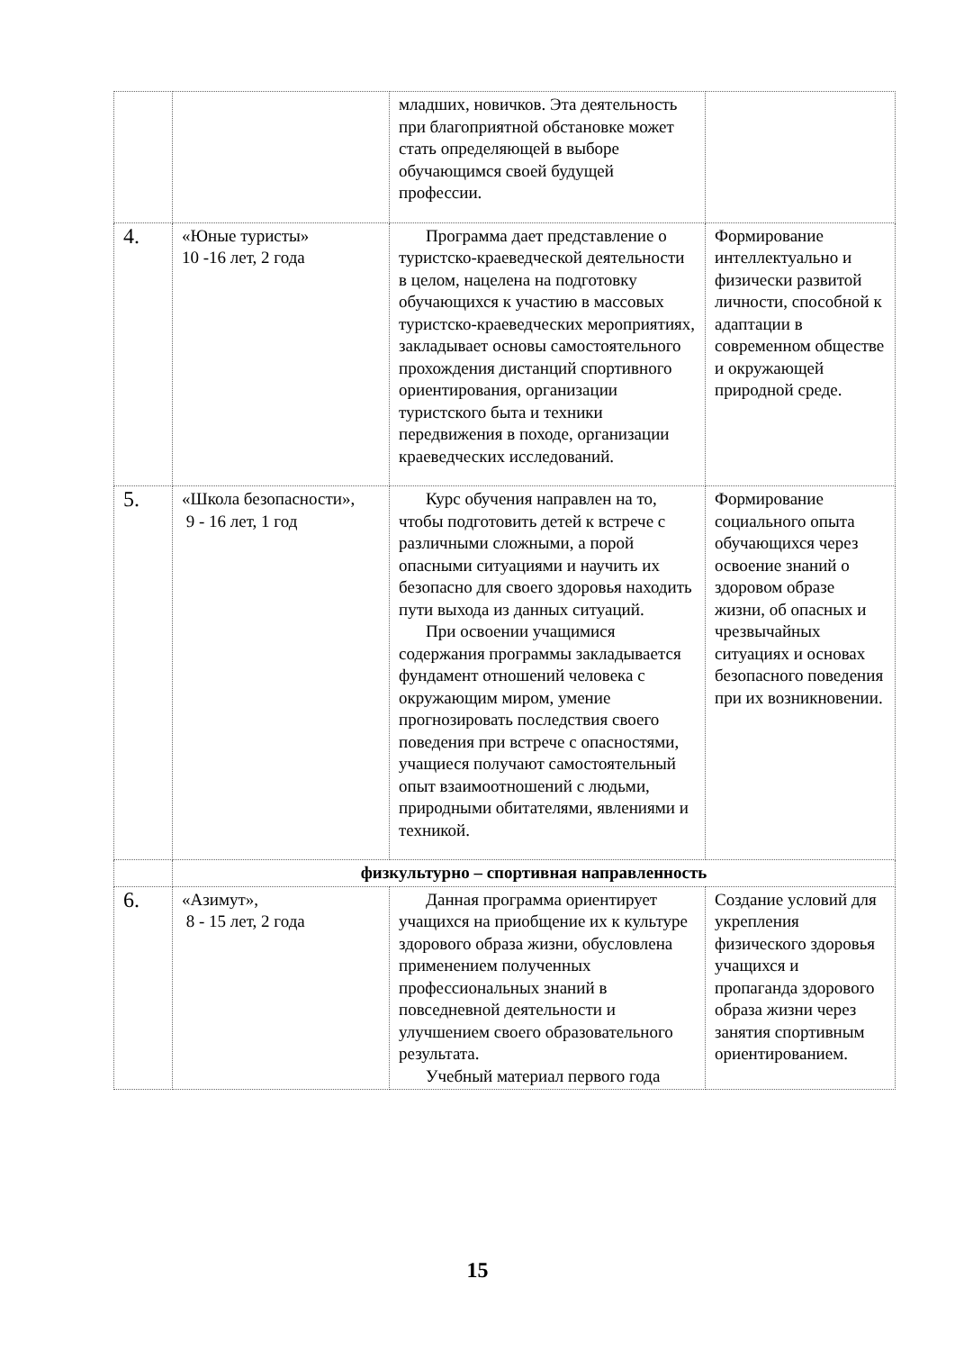| | | младших, новичков. Эта деятельность при благоприятной обстановке может стать определяющей в выборе обучающимся своей будущей профессии. | |
| 4. | «Юные туристы» 10 -16 лет, 2 года | Программа дает представление о туристско-краеведческой деятельности в целом, нацелена на подготовку обучающихся к участию в массовых туристско-краеведческих мероприятиях, закладывает основы самостоятельного прохождения дистанций спортивного ориентирования, организации туристского быта и техники передвижения в походе, организации краеведческих исследований. | Формирование интеллектуально и физически развитой личности, способной к адаптации в современном обществе и окружающей природной среде. |
| 5. | «Школа безопасности», 9 - 16 лет, 1 год | Курс обучения направлен на то, чтобы подготовить детей к встрече с различными сложными, а порой опасными ситуациями и научить их безопасно для своего здоровья находить пути выхода из данных ситуаций. При освоении учащимися содержания программы закладывается фундамент отношений человека с окружающим миром, умение прогнозировать последствия своего поведения при встрече с опасностями, учащиеся получают самостоятельный опыт взаимоотношений с людьми, природными обитателями, явлениями и техникой. | Формирование социального опыта обучающихся через освоение знаний о здоровом образе жизни, об опасных и чрезвычайных ситуациях и основах безопасного поведения при их возникновении. |
| | физкультурно – спортивная направленность | | |
| 6. | «Азимут», 8 - 15 лет, 2 года | Данная программа ориентирует учащихся на приобщение их к культуре здорового образа жизни, обусловлена применением полученных профессиональных знаний в повседневной деятельности и улучшением своего образовательного результата. Учебный материал первого года | Создание условий для укрепления физического здоровья учащихся и пропаганда здорового образа жизни через занятия спортивным ориентированием. |
15